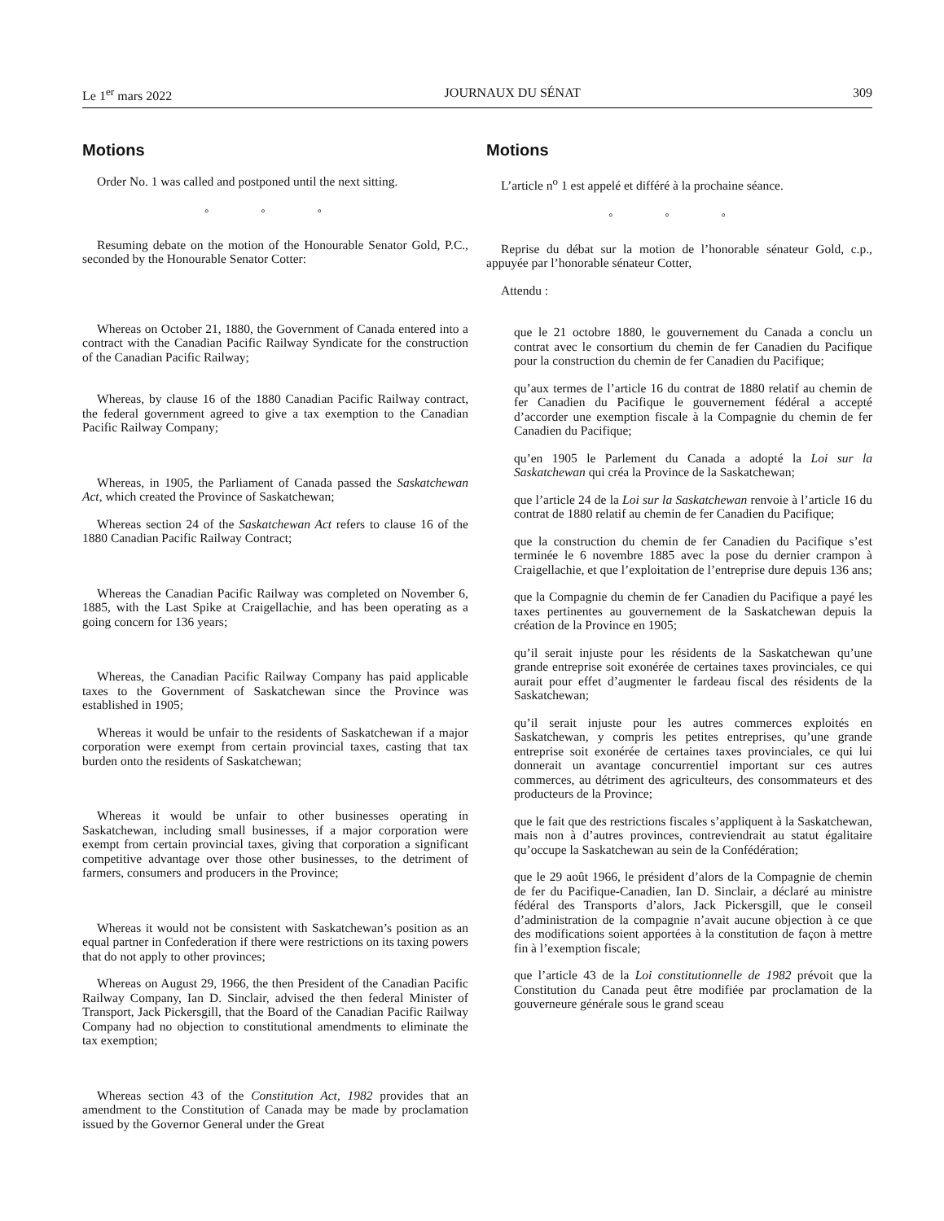Le 1<sup>er</sup> mars 2022 JOURNAUX DU SÉNAT 309
Motions
Order No. 1 was called and postponed until the next sitting.
◦ ◦ ◦
Resuming debate on the motion of the Honourable Senator Gold, P.C., seconded by the Honourable Senator Cotter:
Whereas on October 21, 1880, the Government of Canada entered into a contract with the Canadian Pacific Railway Syndicate for the construction of the Canadian Pacific Railway;
Whereas, by clause 16 of the 1880 Canadian Pacific Railway contract, the federal government agreed to give a tax exemption to the Canadian Pacific Railway Company;
Whereas, in 1905, the Parliament of Canada passed the Saskatchewan Act, which created the Province of Saskatchewan;
Whereas section 24 of the Saskatchewan Act refers to clause 16 of the 1880 Canadian Pacific Railway Contract;
Whereas the Canadian Pacific Railway was completed on November 6, 1885, with the Last Spike at Craigellachie, and has been operating as a going concern for 136 years;
Whereas, the Canadian Pacific Railway Company has paid applicable taxes to the Government of Saskatchewan since the Province was established in 1905;
Whereas it would be unfair to the residents of Saskatchewan if a major corporation were exempt from certain provincial taxes, casting that tax burden onto the residents of Saskatchewan;
Whereas it would be unfair to other businesses operating in Saskatchewan, including small businesses, if a major corporation were exempt from certain provincial taxes, giving that corporation a significant competitive advantage over those other businesses, to the detriment of farmers, consumers and producers in the Province;
Whereas it would not be consistent with Saskatchewan’s position as an equal partner in Confederation if there were restrictions on its taxing powers that do not apply to other provinces;
Whereas on August 29, 1966, the then President of the Canadian Pacific Railway Company, Ian D. Sinclair, advised the then federal Minister of Transport, Jack Pickersgill, that the Board of the Canadian Pacific Railway Company had no objection to constitutional amendments to eliminate the tax exemption;
Whereas section 43 of the Constitution Act, 1982 provides that an amendment to the Constitution of Canada may be made by proclamation issued by the Governor General under the Great
Motions
L’article n<sup>o</sup> 1 est appelé et différé à la prochaine séance.
◦ ◦ ◦
Reprise du débat sur la motion de l’honorable sénateur Gold, c.p., appuyée par l’honorable sénateur Cotter,
Attendu :
que le 21 octobre 1880, le gouvernement du Canada a conclu un contrat avec le consortium du chemin de fer Canadien du Pacifique pour la construction du chemin de fer Canadien du Pacifique;
qu’aux termes de l’article 16 du contrat de 1880 relatif au chemin de fer Canadien du Pacifique le gouvernement fédéral a accepté d’accorder une exemption fiscale à la Compagnie du chemin de fer Canadien du Pacifique;
qu’en 1905 le Parlement du Canada a adopté la Loi sur la Saskatchewan qui créa la Province de la Saskatchewan;
que l’article 24 de la Loi sur la Saskatchewan renvoie à l’article 16 du contrat de 1880 relatif au chemin de fer Canadien du Pacifique;
que la construction du chemin de fer Canadien du Pacifique s’est terminée le 6 novembre 1885 avec la pose du dernier crampon à Craigellachie, et que l’exploitation de l’entreprise dure depuis 136 ans;
que la Compagnie du chemin de fer Canadien du Pacifique a payé les taxes pertinentes au gouvernement de la Saskatchewan depuis la création de la Province en 1905;
qu’il serait injuste pour les résidents de la Saskatchewan qu’une grande entreprise soit exonérée de certaines taxes provinciales, ce qui aurait pour effet d’augmenter le fardeau fiscal des résidents de la Saskatchewan;
qu’il serait injuste pour les autres commerces exploités en Saskatchewan, y compris les petites entreprises, qu’une grande entreprise soit exonérée de certaines taxes provinciales, ce qui lui donnerait un avantage concurrentiel important sur ces autres commerces, au détriment des agriculteurs, des consommateurs et des producteurs de la Province;
que le fait que des restrictions fiscales s’appliquent à la Saskatchewan, mais non à d’autres provinces, contreviendrait au statut égalitaire qu’occupe la Saskatchewan au sein de la Confédération;
que le 29 août 1966, le président d’alors de la Compagnie de chemin de fer du Pacifique-Canadien, Ian D. Sinclair, a déclaré au ministre fédéral des Transports d’alors, Jack Pickersgill, que le conseil d’administration de la compagnie n’avait aucune objection à ce que des modifications soient apportées à la constitution de façon à mettre fin à l’exemption fiscale;
que l’article 43 de la Loi constitutionnelle de 1982 prévoit que la Constitution du Canada peut être modifiée par proclamation de la gouverneure générale sous le grand sceau